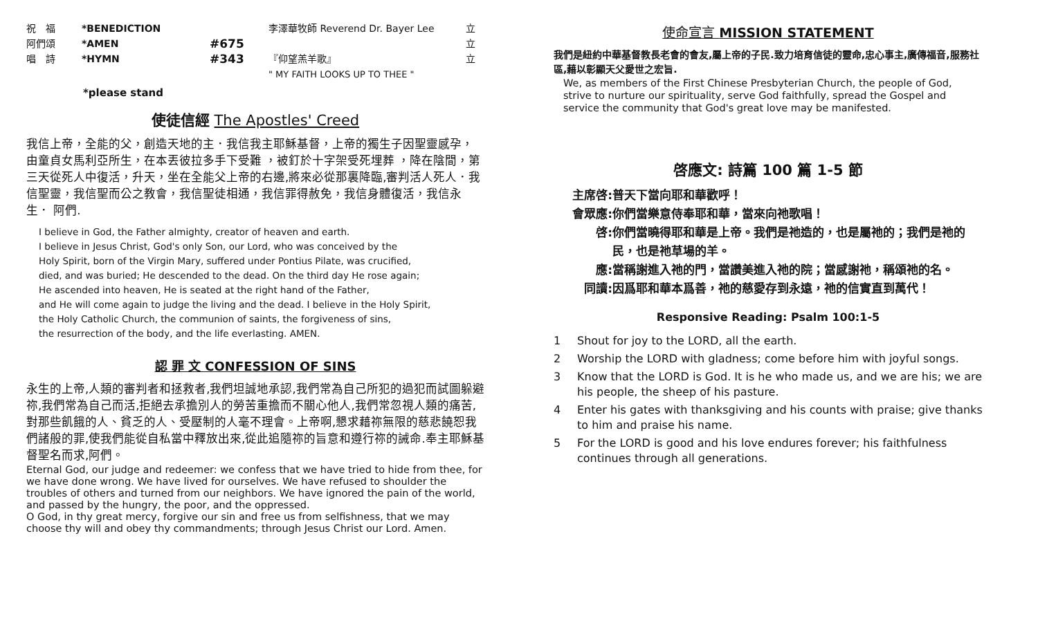祝　福 *BENEDICTION 李澤華牧師 Reverend Dr. Bayer Lee 立
阿們頌 *AMEN
#675
立
唱　詩 *HYMN
#343
『仰望羔羊歌』
" MY FAITH LOOKS UP TO THEE "
立
*please stand
使徒信經 The Apostles' Creed
我信上帝，全能的父，創造天地的主．我信我主耶穌基督，上帝的獨生子因聖靈感孕，由童貞女馬利亞所生，在本丟彼拉多手下受難 ，被釘於十字架受死埋葬 ，降在陰間，第三天從死人中復活，升天，坐在全能父上帝的右邊,將來必從那裏降臨,審判活人死人．我信聖靈，我信聖而公之教會，我信聖徒相通，我信罪得赦免，我信身體復活，我信永生． 阿們.
I believe in God, the Father almighty, creator of heaven and earth.
I believe in Jesus Christ, God's only Son, our Lord, who was conceived by the
Holy Spirit, born of the Virgin Mary, suffered under Pontius Pilate, was crucified,
died, and was buried; He descended to the dead. On the third day He rose again;
He ascended into heaven, He is seated at the right hand of the Father,
and He will come again to judge the living and the dead. I believe in the Holy Spirit,
the Holy Catholic Church, the communion of saints, the forgiveness of sins,
the resurrection of the body, and the life everlasting. AMEN.
認 罪 文 CONFESSION OF SINS
永生的上帝,人類的審判者和拯救者,我們坦誠地承認,我們常為自己所犯的過犯而試圖躲避祢,我們常為自己而活,拒絕去承擔別人的勞苦重擔而不關心他人,我們常忽視人類的痛苦,對那些飢餓的人、貧乏的人、受壓制的人毫不理會。上帝啊,懇求藉祢無限的慈悲饒恕我們諸般的罪,使我們能從自私當中釋放出來,從此追隨祢的旨意和遵行祢的誡命.奉主耶穌基督聖名而求,阿們。
Eternal God, our judge and redeemer: we confess that we have tried to hide from thee, for we have done wrong. We have lived for ourselves. We have refused to shoulder the troubles of others and turned from our neighbors. We have ignored the pain of the world, and passed by the hungry, the poor, and the oppressed.
O God, in thy great mercy, forgive our sin and free us from selfishness, that we may choose thy will and obey thy commandments; through Jesus Christ our Lord. Amen.
使命宣言 MISSION STATEMENT
我們是紐約中華基督教長老會的會友,屬上帝的子民.致力培育信徒的靈命,忠心事主,廣傳福音,服務社區,藉以彰顯天父愛世之宏旨.
We, as members of the First Chinese Presbyterian Church, the people of God, strive to nurture our spirituality, serve God faithfully, spread the Gospel and service the community that God's great love may be manifested.
啓應文: 詩篇 100 篇 1-5 節
主席啓: 普天下當向耶和華歡呼！
會眾應: 你們當樂意侍奉耶和華，當來向祂歌唱！
啓: 你們當曉得耶和華是上帝。我們是祂造的，也是屬祂的；我們是祂的民，也是祂草場的羊。
應: 當稱謝進入祂的門，當讚美進入祂的院；當感謝祂，稱頌祂的名。
同讀: 因爲耶和華本爲善，祂的慈愛存到永遠，祂的信實直到萬代！
Responsive Reading: Psalm 100:1-5
1 Shout for joy to the LORD, all the earth.
2 Worship the LORD with gladness; come before him with joyful songs.
3 Know that the LORD is God. It is he who made us, and we are his; we are his people, the sheep of his pasture.
4 Enter his gates with thanksgiving and his counts with praise; give thanks to him and praise his name.
5 For the LORD is good and his love endures forever; his faithfulness continues through all generations.